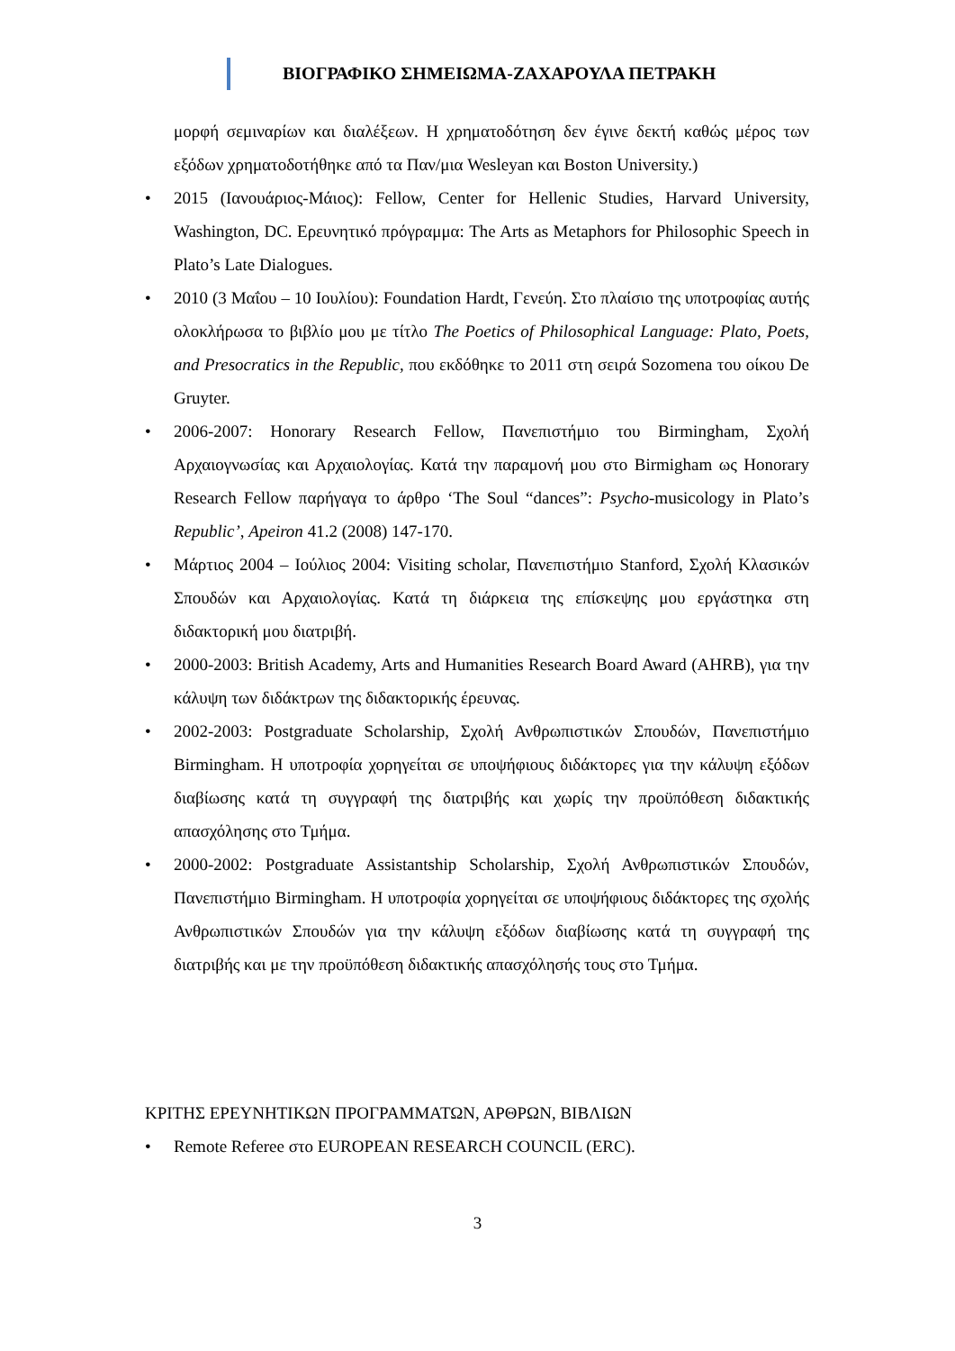ΒΙΟΓΡΑΦΙΚΟ ΣΗΜΕΙΩΜΑ-ΖΑΧΑΡΟΥΛΑ ΠΕΤΡΑΚΗ
μορφή σεμιναρίων και διαλέξεων. Η χρηματοδότηση δεν έγινε δεκτή καθώς μέρος των εξόδων χρηματοδοτήθηκε από τα Παν/μια Wesleyan και Boston University.)
• 2015 (Ιανουάριος-Μάιος): Fellow, Center for Hellenic Studies, Harvard University, Washington, DC. Ερευνητικό πρόγραμμα: The Arts as Metaphors for Philosophic Speech in Plato’s Late Dialogues.
• 2010 (3 Μαΐου – 10 Ιουλίου): Foundation Hardt, Γενεύη. Στο πλαίσιο της υποτροφίας αυτής ολοκλήρωσα το βιβλίο μου με τίτλο The Poetics of Philosophical Language: Plato, Poets, and Presocratics in the Republic, που εκδόθηκε το 2011 στη σειρά Sozomena του οίκου De Gruyter.
• 2006-2007: Honorary Research Fellow, Πανεπιστήμιο του Birmingham, Σχολή Αρχαιογνωσίας και Αρχαιολογίας. Κατά την παραμονή μου στο Birmigham ως Honorary Research Fellow παρήγαγα το άρθρο ‘The Soul “dances”: Psycho-musicology in Plato’s Republic’, Apeiron 41.2 (2008) 147-170.
• Μάρτιος 2004 – Ιούλιος 2004: Visiting scholar, Πανεπιστήμιο Stanford, Σχολή Κλασικών Σπουδών και Αρχαιολογίας. Κατά τη διάρκεια της επίσκεψης μου εργάστηκα στη διδακτορική μου διατριβή.
• 2000-2003: British Academy, Arts and Humanities Research Board Award (AHRB), για την κάλυψη των διδάκτρων της διδακτορικής έρευνας.
• 2002-2003: Postgraduate Scholarship, Σχολή Ανθρωπιστικών Σπουδών, Πανεπιστήμιο Birmingham. Η υποτροφία χορηγείται σε υποψήφιους διδάκτορες για την κάλυψη εξόδων διαβίωσης κατά τη συγγραφή της διατριβής και χωρίς την προϋπόθεση διδακτικής απασχόλησης στο Τμήμα.
• 2000-2002: Postgraduate Assistantship Scholarship, Σχολή Ανθρωπιστικών Σπουδών, Πανεπιστήμιο Birmingham. Η υποτροφία χορηγείται σε υποψήφιους διδάκτορες της σχολής Ανθρωπιστικών Σπουδών για την κάλυψη εξόδων διαβίωσης κατά τη συγγραφή της διατριβής και με την προϋπόθεση διδακτικής απασχόλησής τους στο Τμήμα.
ΚΡΙΤΗΣ ΕΡΕΥΝΗΤΙΚΩΝ ΠΡΟΓΡΑΜΜΑΤΩΝ, ΑΡΘΡΩΝ, ΒΙΒΛΙΩΝ
• Remote Referee στο EUROPEAN RESEARCH COUNCIL (ERC).
3